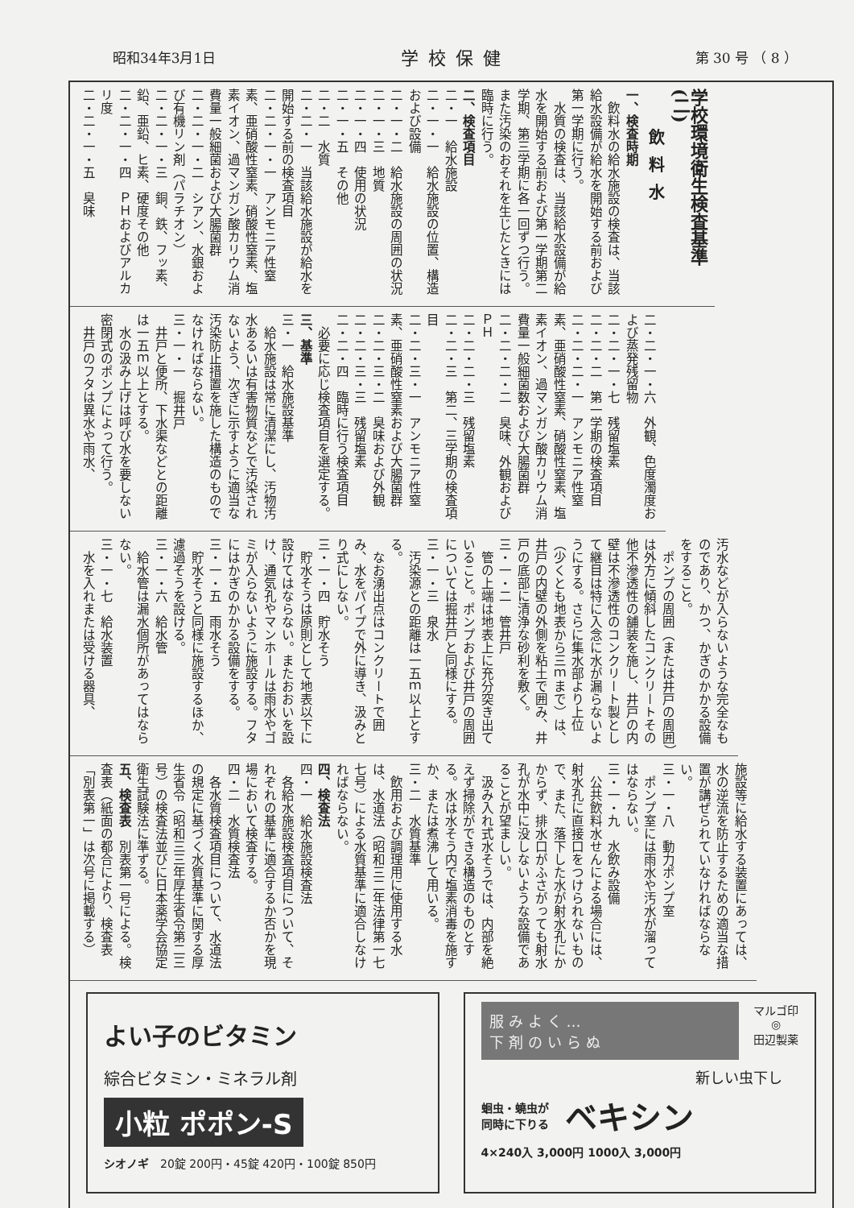昭和34年3月1日 学校保健 第 30 号 （ 8 ）
学校環境衛生検査基準(二)
飲料水
一、検査時期
飲料水の給水施設の検査は、当該給水設備が給水を開始する前および第一学期に行う。
水質の検査は、当該給水設備が給水を開始する前および第一学期第二学期、第三学期に各一回ずつ行う。また汚染のおそれを生じたときには臨時に行う。
二、検査項目
二・一　給水施設
二・一・一　給水施設の位置、構造および設備
二・一・二　給水施設の周囲の状況
二・一・三　地質
二・一・四　使用の状況
二・一・五　その他
二・二　水質
二・二・一　当該給水施設が給水を開始する前の検査項目
二・二・一・一　アンモニア性窒素、亜硝酸性窒素、硝酸性窒素、塩素イオン、過マンガン酸カリウム消費量一般細菌および大腸菌群
二・二・一・二　シアン、水銀および有機リン剤（パラチオン）
二・二・一・三　銅、鉄、フッ素、鉛、亜鉛、ヒ素、硬度その他
二・二・一・四　ＰＨおよびアルカリ度
二・二・一・五　臭味
二・二・一・六　外観、色度濁度および蒸発残留物
二・二・一・七　残留塩素
二・二・二　第一学期の検査項目
二・二・二・一　アンモニア性窒素、亜硝酸性窒素、硝酸性窒素、塩素イオン、過マンガン酸カリウム消費量一般細菌数および大腸菌群
二・二・二・二　臭味、外観およびＰＨ
二・二・二・三　残留塩素
二・二・三　第二、三学期の検査項目
二・二・三・一　アンモニア性窒素、亜硝酸性窒素および大腸菌群
二・二・三・二　臭味および外観
二・二・三・三　残留塩素
二・二・四　臨時に行う検査項目
必要に応じ検査項目を選定する。
三、基準
三・一　給水施設基準
給水施設は常に清潔にし、汚物汚水あるいは有害物質などで汚染されないよう、次ぎに示すように適当な汚染防止措置を施した構造のものでなければならない。
三・一・一　掘井戸
井戸と便所、下水渠などとの距離は一五ｍ以上とする。
水の汲み上げは呼び水を要しない密閉式のポンプによって行う。
井戸のフタは異水や雨水、
汚水などが入らないような完全なものであり、かつ、かぎのかかる設備をすること。
ポンプの周囲（または井戸の周囲）は外方に傾斜したコンクリートその他不滲透性の舗装を施し、井戸の内壁は不滲透性のコンクリート製として継目は特に入念に水が漏らないようにする。さらに集水部より上位（少くとも地表から三ｍまで）は、井戸の内壁の外側を粘土で囲み、井戸の底部に清浄な砂利を敷く。
三・一・二　管井戸
管の上端は地表上に充分突き出ていること。ポンプおよび井戸の周囲については掘井戸と同様にする。
三・一・三　泉水
汚染源との距離は一五ｍ以上とする。
なお湧出点はコンクリートで囲み、水をパイプで外に導き、汲みとり式にしない。
三・一・四　貯水そう
貯水そうは原則として地表以下に設けてはならない。またおおいを設け、通気孔やマンホールは雨水やゴミが入らないように施設する。フタにはかぎのかかる設備をする。
三・一・五　雨水そう
貯水そうと同様に施設するほか、濾過そうを設ける。
三・一・六　給水管
給水管は漏水個所があってはならない。
三・一・七　給水装置
水を入れまたは受ける器具、
施設等に給水する装置にあっては、水の逆流を防止するための適当な措置が講ぜられていなければならない。
三・一・八　動力ポンプ室
ポンプ室には雨水や汚水が溜ってはならない。
三・一・九　水飲み設備
公共飲料水せんによる場合には、射水孔に直接口をつけられないもので、また、落下した水が射水孔にかからず、排水口がふさがっても射水孔が水中に没しないような設備であることが望ましい。
汲み入れ式水そうでは、内部を絶えず掃除ができる構造のものとする。水は水そう内で塩素消毒を施すか、または煮沸して用いる。
三・二　水質基準
飲用および調理用に使用する水は、水道法（昭和三二年法律第一七七号）による水質基準に適合しなければならない。
四、検査法
四・一　給水施設検査法
各給水施設検査項目について、それぞれの基準に適合するか否かを現場において検査する。
四・二　水質検査法
各水質検査項目について、水道法の規定に基づく水質基準に関する厚生省令（昭和三三年厚生省令第二三号）の検査法並びに日本薬学会協定衛生試験法に準ずる。
五、検査表　別表第一号による。検査表（紙面の都合により、検査表「別表第一」は次号に掲載する）
よい子のビタミン
綜合ビタミン・ミネラル剤
小粒 ポポン-S
シオノギ　20錠 200円・45錠 420円・100錠 850円
服みよく…
下剤のいらぬ
マルゴ印
◎
田辺製薬
新しい虫下し
蛔虫・蟯虫が
同時に下りる
ベキシン
4×240入 3,000円 1000入 3,000円